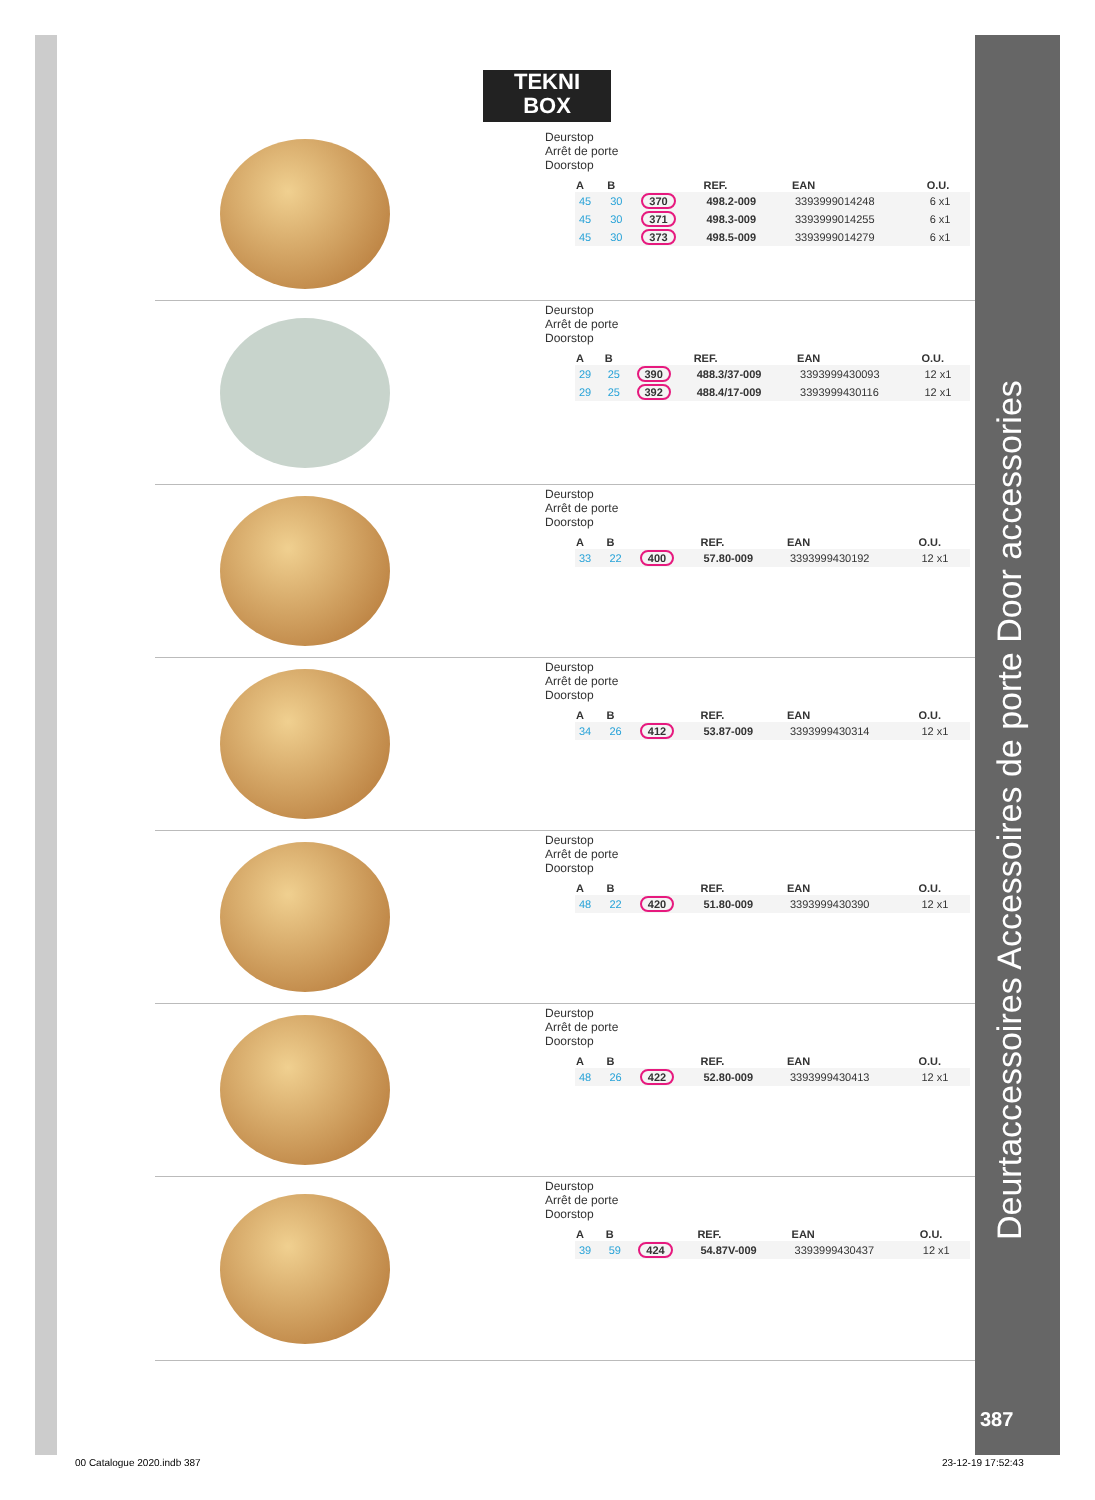Deurtaccessoires Accessoires de porte Door accessories
TEKNI
BOX
Deurstop
Arrêt de porte
Doorstop
| A | B | | REF. | EAN | O.U. |
| --- | --- | --- | --- | --- | --- |
| 45 | 30 | 370 | 498.2-009 | 3393999014248 | 6 x1 |
| 45 | 30 | 371 | 498.3-009 | 3393999014255 | 6 x1 |
| 45 | 30 | 373 | 498.5-009 | 3393999014279 | 6 x1 |
Deurstop
Arrêt de porte
Doorstop
| A | B | | REF. | EAN | O.U. |
| --- | --- | --- | --- | --- | --- |
| 29 | 25 | 390 | 488.3/37-009 | 3393999430093 | 12 x1 |
| 29 | 25 | 392 | 488.4/17-009 | 3393999430116 | 12 x1 |
Deurstop
Arrêt de porte
Doorstop
| A | B | | REF. | EAN | O.U. |
| --- | --- | --- | --- | --- | --- |
| 33 | 22 | 400 | 57.80-009 | 3393999430192 | 12 x1 |
Deurstop
Arrêt de porte
Doorstop
| A | B | | REF. | EAN | O.U. |
| --- | --- | --- | --- | --- | --- |
| 34 | 26 | 412 | 53.87-009 | 3393999430314 | 12 x1 |
Deurstop
Arrêt de porte
Doorstop
| A | B | | REF. | EAN | O.U. |
| --- | --- | --- | --- | --- | --- |
| 48 | 22 | 420 | 51.80-009 | 3393999430390 | 12 x1 |
Deurstop
Arrêt de porte
Doorstop
| A | B | | REF. | EAN | O.U. |
| --- | --- | --- | --- | --- | --- |
| 48 | 26 | 422 | 52.80-009 | 3393999430413 | 12 x1 |
Deurstop
Arrêt de porte
Doorstop
| A | B | | REF. | EAN | O.U. |
| --- | --- | --- | --- | --- | --- |
| 39 | 59 | 424 | 54.87V-009 | 3393999430437 | 12 x1 |
387
00 Catalogue 2020.indb 387 23-12-19 17:52:43